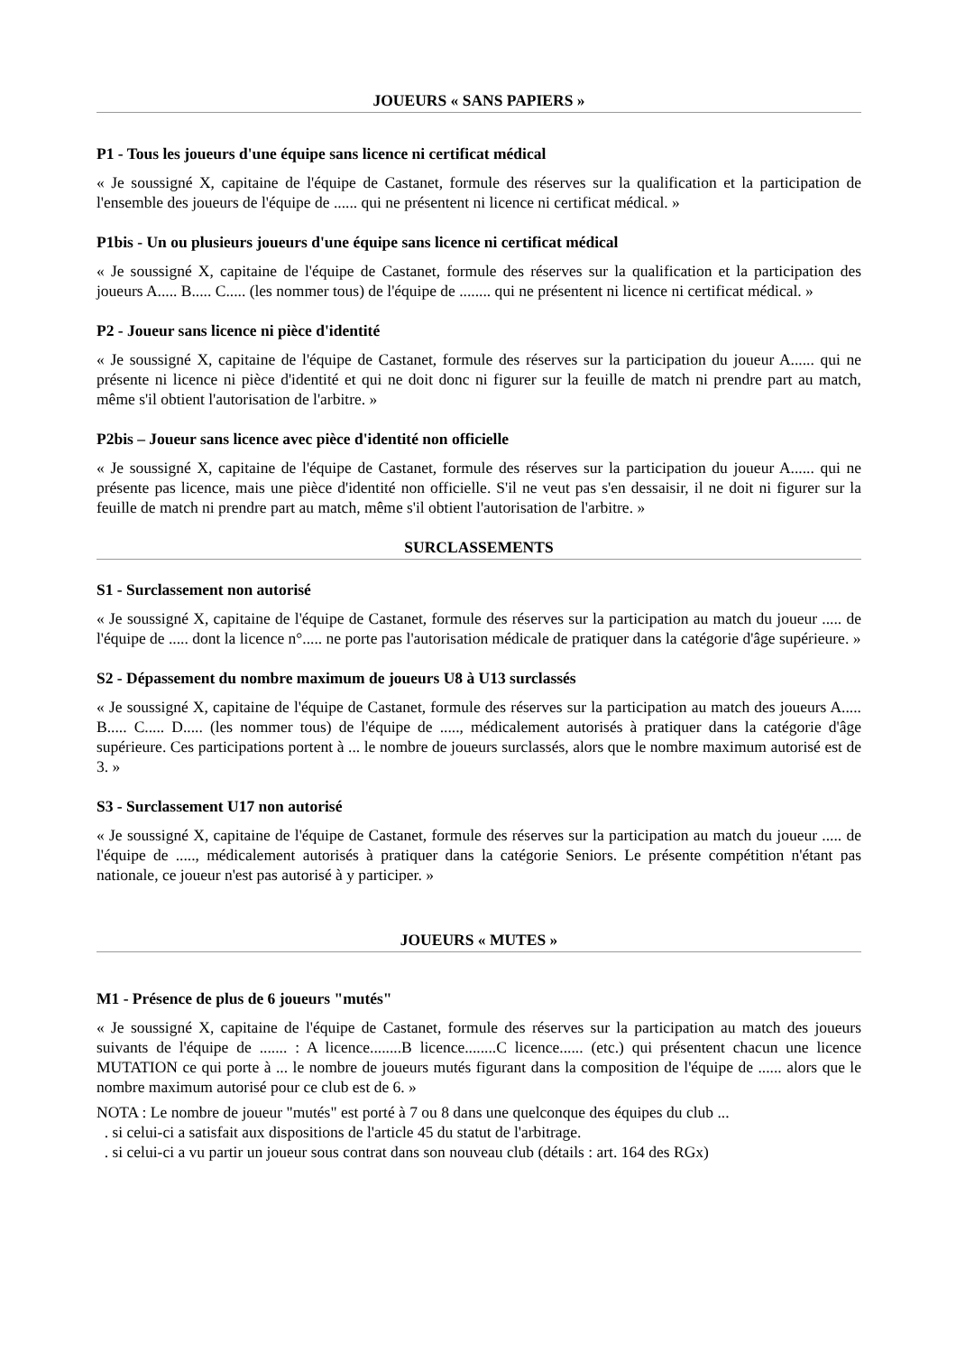JOUEURS « SANS PAPIERS »
P1 - Tous les joueurs d'une équipe sans licence ni certificat médical
« Je soussigné X, capitaine de l'équipe de Castanet, formule des réserves sur la qualification et la participation de l'ensemble des joueurs de l'équipe de ...... qui ne présentent ni licence ni certificat médical. »
P1bis - Un ou plusieurs joueurs d'une équipe sans licence ni certificat médical
« Je soussigné X, capitaine de l'équipe de Castanet, formule des réserves sur la qualification et la participation des joueurs A..... B..... C..... (les nommer tous) de l'équipe de ........ qui ne présentent ni licence ni certificat médical. »
P2 - Joueur sans licence ni pièce d'identité
« Je soussigné X, capitaine de l'équipe de Castanet, formule des réserves sur la participation du joueur A...... qui ne présente ni licence ni pièce d'identité et qui ne doit donc ni figurer sur la feuille de match ni prendre part au match, même s'il obtient l'autorisation de l'arbitre. »
P2bis – Joueur sans licence avec pièce d'identité non officielle
« Je soussigné X, capitaine de l'équipe de Castanet, formule des réserves sur la participation du joueur A...... qui ne présente pas licence, mais une pièce d'identité non officielle. S'il ne veut pas s'en dessaisir, il ne doit ni figurer sur la feuille de match ni prendre part au match, même s'il obtient l'autorisation de l'arbitre. »
SURCLASSEMENTS
S1 - Surclassement non autorisé
« Je soussigné X, capitaine de l'équipe de Castanet, formule des réserves sur la participation au match du joueur ..... de l'équipe de ..... dont la licence n°..... ne porte pas l'autorisation médicale de pratiquer dans la catégorie d'âge supérieure. »
S2 - Dépassement du nombre maximum de joueurs U8 à U13 surclassés
« Je soussigné X, capitaine de l'équipe de Castanet, formule des réserves sur la participation au match des joueurs A..... B..... C..... D..... (les nommer tous) de l'équipe de ....., médicalement autorisés à pratiquer dans la catégorie d'âge supérieure. Ces participations portent à ... le nombre de joueurs surclassés, alors que le nombre maximum autorisé est de 3. »
S3 - Surclassement U17 non autorisé
« Je soussigné X, capitaine de l'équipe de Castanet, formule des réserves sur la participation au match du joueur ..... de l'équipe de ....., médicalement autorisés à pratiquer dans la catégorie Seniors. Le présente compétition n'étant pas nationale, ce joueur n'est pas autorisé à y participer. »
JOUEURS « MUTES »
M1 - Présence de plus de 6 joueurs "mutés"
« Je soussigné X, capitaine de l'équipe de Castanet, formule des réserves sur la participation au match des joueurs suivants de l'équipe de ....... : A licence........B licence........C licence...... (etc.) qui présentent chacun une licence MUTATION ce qui porte à ... le nombre de joueurs mutés figurant dans la composition de l'équipe de ...... alors que le nombre maximum autorisé pour ce club est de 6. »
NOTA : Le nombre de joueur "mutés" est porté à 7 ou 8 dans une quelconque des équipes du club ...
. si celui-ci a satisfait aux dispositions de l'article 45 du statut de l'arbitrage.
. si celui-ci a vu partir un joueur sous contrat dans son nouveau club (détails : art. 164 des RGx)